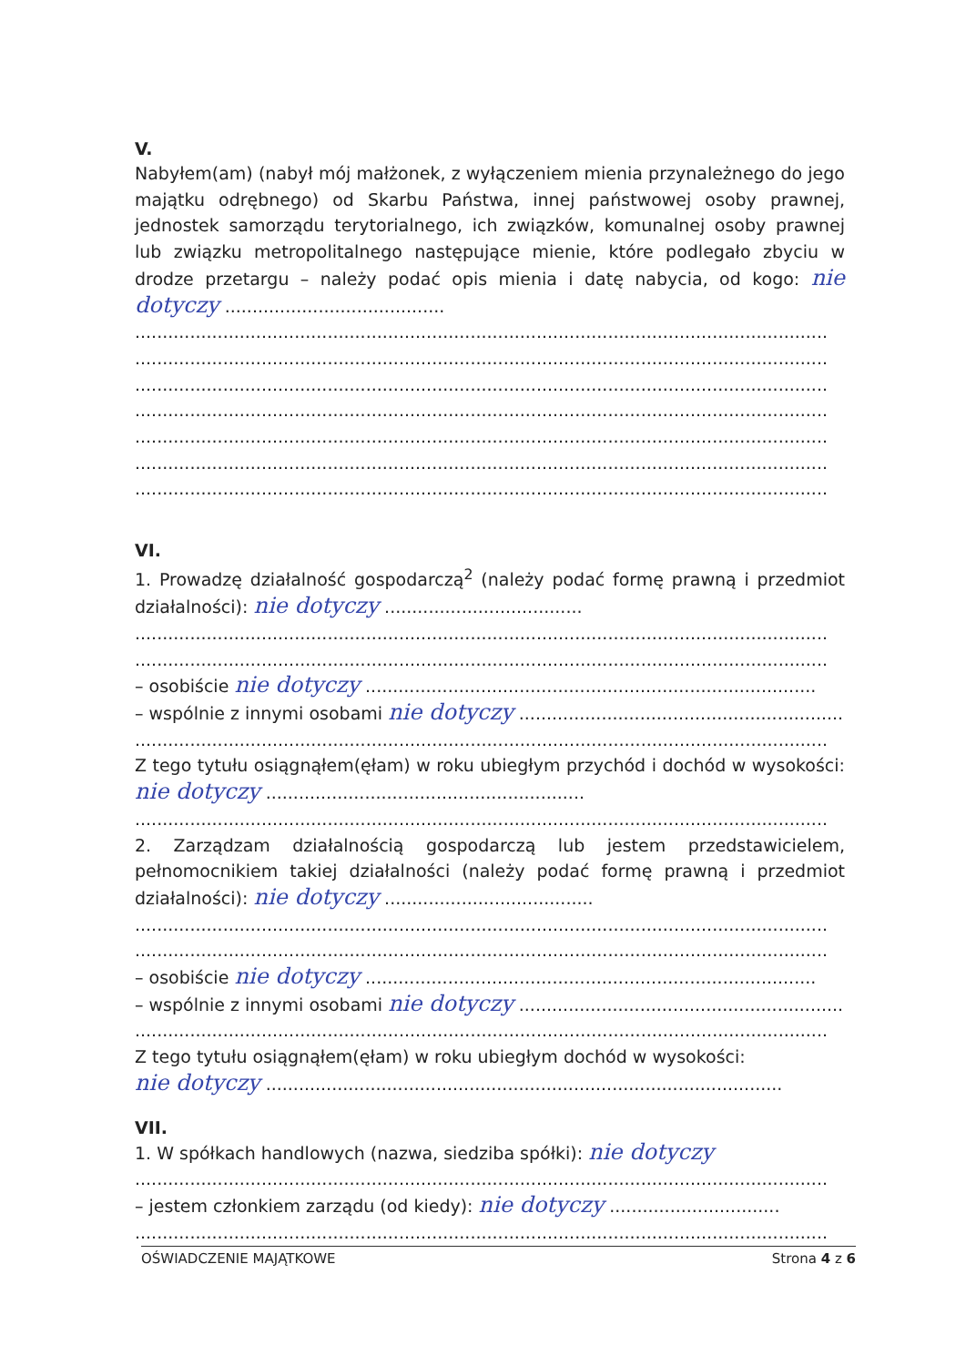V.
Nabyłem(am) (nabył mój małżonek, z wyłączeniem mienia przynależnego do jego majątku odrębnego) od Skarbu Państwa, innej państwowej osoby prawnej, jednostek samorządu terytorialnego, ich związków, komunalnej osoby prawnej lub związku metropolitalnego następujące mienie, które podlegało zbyciu w drodze przetargu – należy podać opis mienia i datę nabycia, od kogo: nie dotyczy ........................................
..............................................................................................................................
..............................................................................................................................
..............................................................................................................................
..............................................................................................................................
..............................................................................................................................
..............................................................................................................................
..............................................................................................................................
VI.
1. Prowadzę działalność gospodarczą<sup>2</sup> (należy podać formę prawną i przedmiot działalności): nie dotyczy ....................................
..............................................................................................................................
..............................................................................................................................
– osobiście nie dotyczy ..................................................................................
– wspólnie z innymi osobami nie dotyczy ..................................................................
..............................................................................................................................
Z tego tytułu osiągnąłem(ęłam) w roku ubiegłym przychód i dochód w wysokości: nie dotyczy ..........................................................
..............................................................................................................................
2. Zarządzam działalnością gospodarczą lub jestem przedstawicielem, pełnomocnikiem takiej działalności (należy podać formę prawną i przedmiot działalności): nie dotyczy ......................................
..............................................................................................................................
..............................................................................................................................
– osobiście nie dotyczy ..................................................................................
– wspólnie z innymi osobami nie dotyczy ..................................................................
..............................................................................................................................
Z tego tytułu osiągnąłem(ęłam) w roku ubiegłym dochód w wysokości:
nie dotyczy ..............................................................................................
VII.
1. W spółkach handlowych (nazwa, siedziba spółki): nie dotyczy
..............................................................................................................................
– jestem członkiem zarządu (od kiedy): nie dotyczy ...............................
..............................................................................................................................
OŚWIADCZENIE MAJĄTKOWE Strona 4 z 6